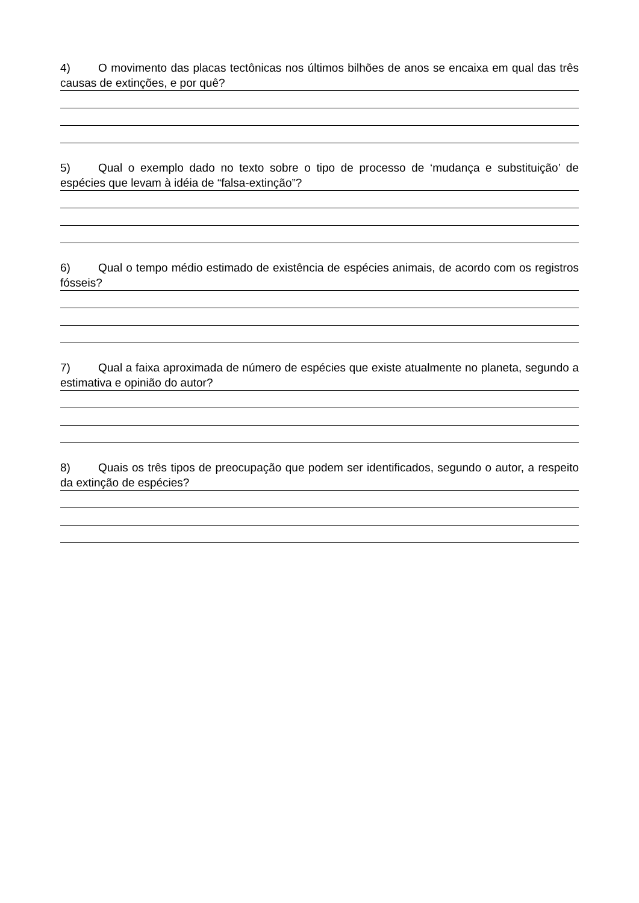4) O movimento das placas tectônicas nos últimos bilhões de anos se encaixa em qual das três causas de extinções, e por quê?
5) Qual o exemplo dado no texto sobre o tipo de processo de ‘mudança e substituição’ de espécies que levam à idéia de “falsa-extinção”?
6) Qual o tempo médio estimado de existência de espécies animais, de acordo com os registros fósseis?
7) Qual a faixa aproximada de número de espécies que existe atualmente no planeta, segundo a estimativa e opinião do autor?
8) Quais os três tipos de preocupação que podem ser identificados, segundo o autor, a respeito da extinção de espécies?